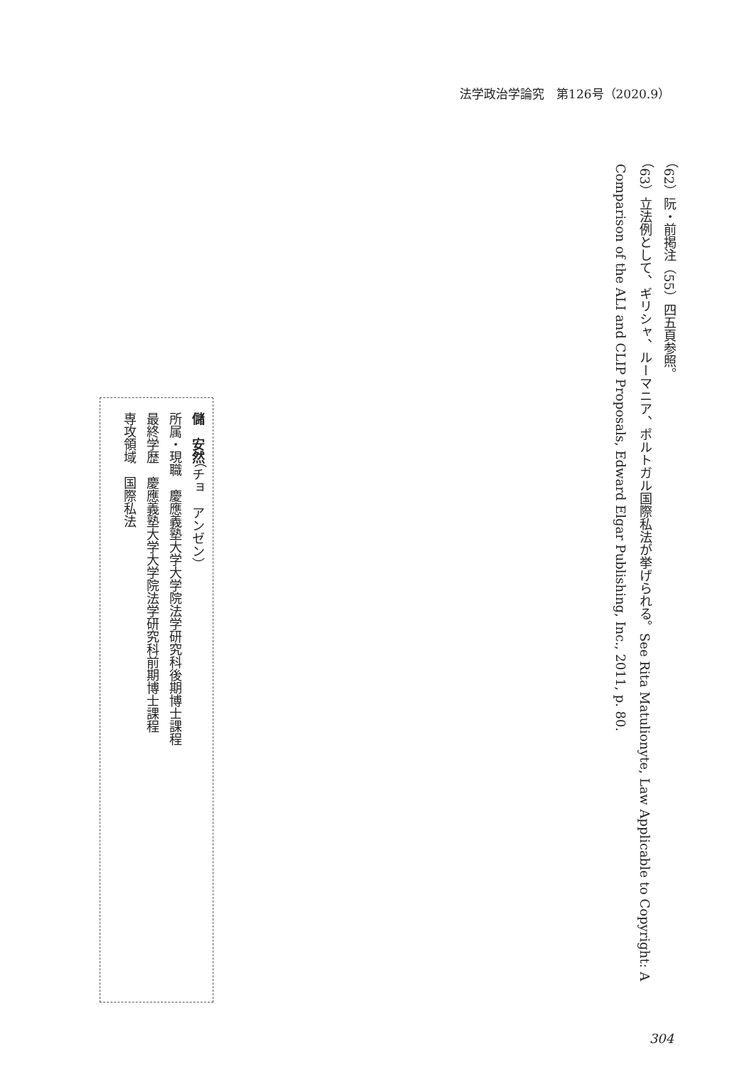法学政治学論究　第126号（2020.9）
（62）阮・前掲注（55）四五頁参照。
（63）立法例として、ギリシャ、ルーマニア、ポルトガル国際私法が挙げられる。See Rita Matulionyte, Law Applicable to Copyright: A Comparison of the ALI and CLIP Proposals, Edward Elgar Publishing, Inc., 2011, p. 80.
儲　安然（チョ　アンゼン）
所属・現職　慶應義塾大学大学院法学研究科後期博士課程
最終学歴　慶應義塾大学大学院法学研究科前期博士課程
専攻領域　国際私法
304